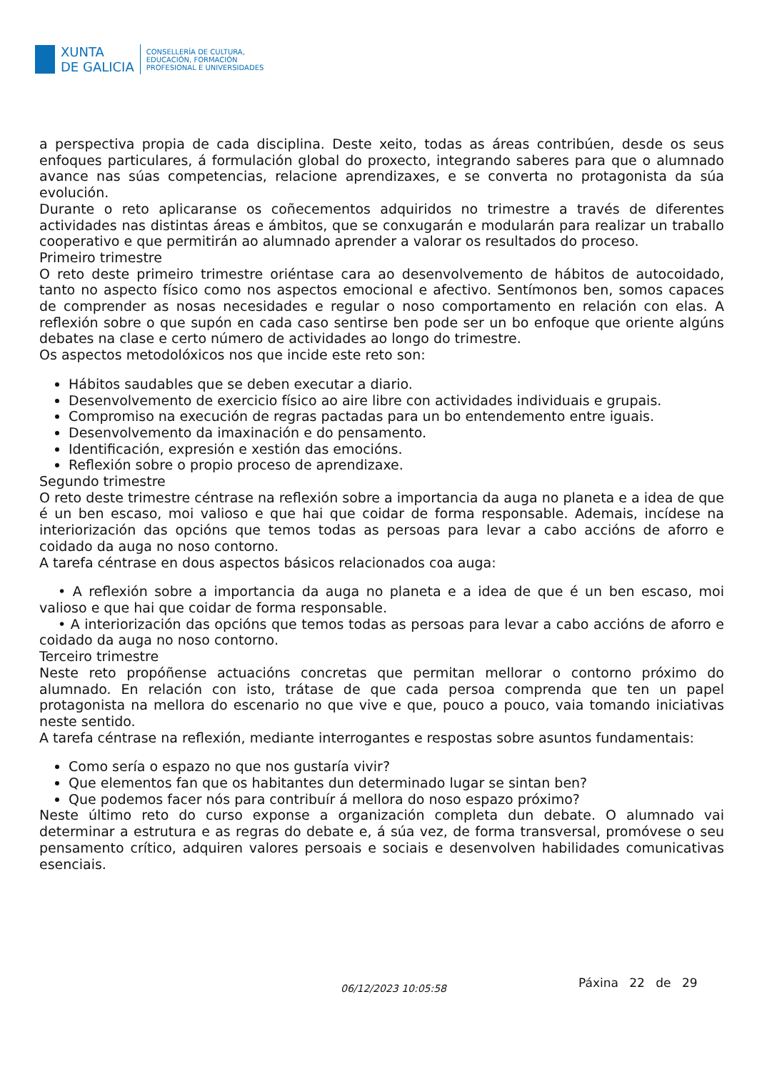XUNTA
DE GALICIA
CONSELLERÍA DE CULTURA,
EDUCACIÓN, FORMACIÓN
PROFESIONAL E UNIVERSIDADES
a perspectiva propia de cada disciplina. Deste xeito, todas as áreas contribúen, desde os seus enfoques particulares, á formulación global do proxecto, integrando saberes para que o alumnado avance nas súas competencias, relacione aprendizaxes, e se converta no protagonista da súa evolución.
Durante o reto aplicaranse os coñecementos adquiridos no trimestre a través de diferentes actividades nas distintas áreas e ámbitos, que se conxugarán e modularán para realizar un traballo cooperativo e que permitirán ao alumnado aprender a valorar os resultados do proceso.
Primeiro trimestre
O reto deste primeiro trimestre oriéntase cara ao desenvolvemento de hábitos de autocoidado, tanto no aspecto físico como nos aspectos emocional e afectivo. Sentímonos ben, somos capaces de comprender as nosas necesidades e regular o noso comportamento en relación con elas. A reflexión sobre o que supón en cada caso sentirse ben pode ser un bo enfoque que oriente algúns debates na clase e certo número de actividades ao longo do trimestre.
Os aspectos metodolóxicos nos que incide este reto son:
Hábitos saudables que se deben executar a diario.
Desenvolvemento de exercicio físico ao aire libre con actividades individuais e grupais.
Compromiso na execución de regras pactadas para un bo entendemento entre iguais.
Desenvolvemento da imaxinación e do pensamento.
Identificación, expresión e xestión das emocións.
Reflexión sobre o propio proceso de aprendizaxe.
Segundo trimestre
O reto deste trimestre céntrase na reflexión sobre a importancia da auga no planeta e a idea de que é un ben escaso, moi valioso e que hai que coidar de forma responsable. Ademais, incídese na interiorización das opcións que temos todas as persoas para levar a cabo accións de aforro e coidado da auga no noso contorno.
A tarefa céntrase en dous aspectos básicos relacionados coa auga:
• A reflexión sobre a importancia da auga no planeta e a idea de que é un ben escaso, moi valioso e que hai que coidar de forma responsable.
• A interiorización das opcións que temos todas as persoas para levar a cabo accións de aforro e coidado da auga no noso contorno.
Terceiro trimestre
Neste reto propóñense actuacións concretas que permitan mellorar o contorno próximo do alumnado. En relación con isto, trátase de que cada persoa comprenda que ten un papel protagonista na mellora do escenario no que vive e que, pouco a pouco, vaia tomando iniciativas neste sentido.
A tarefa céntrase na reflexión, mediante interrogantes e respostas sobre asuntos fundamentais:
Como sería o espazo no que nos gustaría vivir?
Que elementos fan que os habitantes dun determinado lugar se sintan ben?
Que podemos facer nós para contribuír á mellora do noso espazo próximo?
Neste último reto do curso exponse a organización completa dun debate. O alumnado vai determinar a estrutura e as regras do debate e, á súa vez, de forma transversal, promóvese o seu pensamento crítico, adquiren valores persoais e sociais e desenvolven habilidades comunicativas esenciais.
Páxina 22 de 29 06/12/2023 10:05:58